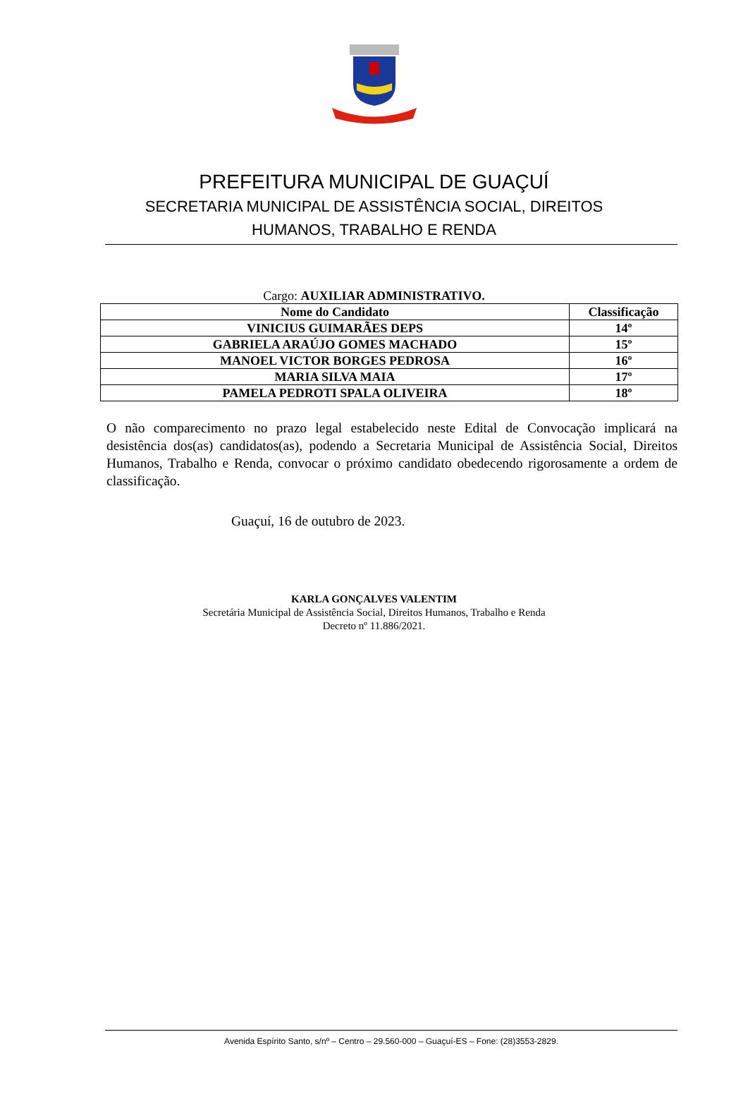PREFEITURA MUNICIPAL DE GUAÇUÍ
SECRETARIA MUNICIPAL DE ASSISTÊNCIA SOCIAL, DIREITOS
HUMANOS, TRABALHO E RENDA
Cargo: AUXILIAR ADMINISTRATIVO.
| Nome do Candidato | Classificação |
| --- | --- |
| VINICIUS GUIMARÃES DEPS | 14º |
| GABRIELA ARAÚJO GOMES MACHADO | 15º |
| MANOEL VICTOR BORGES PEDROSA | 16º |
| MARIA SILVA MAIA | 17º |
| PAMELA PEDROTI SPALA OLIVEIRA | 18º |
O não comparecimento no prazo legal estabelecido neste Edital de Convocação implicará na desistência dos(as) candidatos(as), podendo a Secretaria Municipal de Assistência Social, Direitos Humanos, Trabalho e Renda, convocar o próximo candidato obedecendo rigorosamente a ordem de classificação.
Guaçuí, 16 de outubro de 2023.
KARLA GONÇALVES VALENTIM
Secretária Municipal de Assistência Social, Direitos Humanos, Trabalho e Renda
Decreto nº 11.886/2021.
Avenida Espírito Santo, s/nº – Centro – 29.560-000 – Guaçuí-ES – Fone: (28)3553-2829.